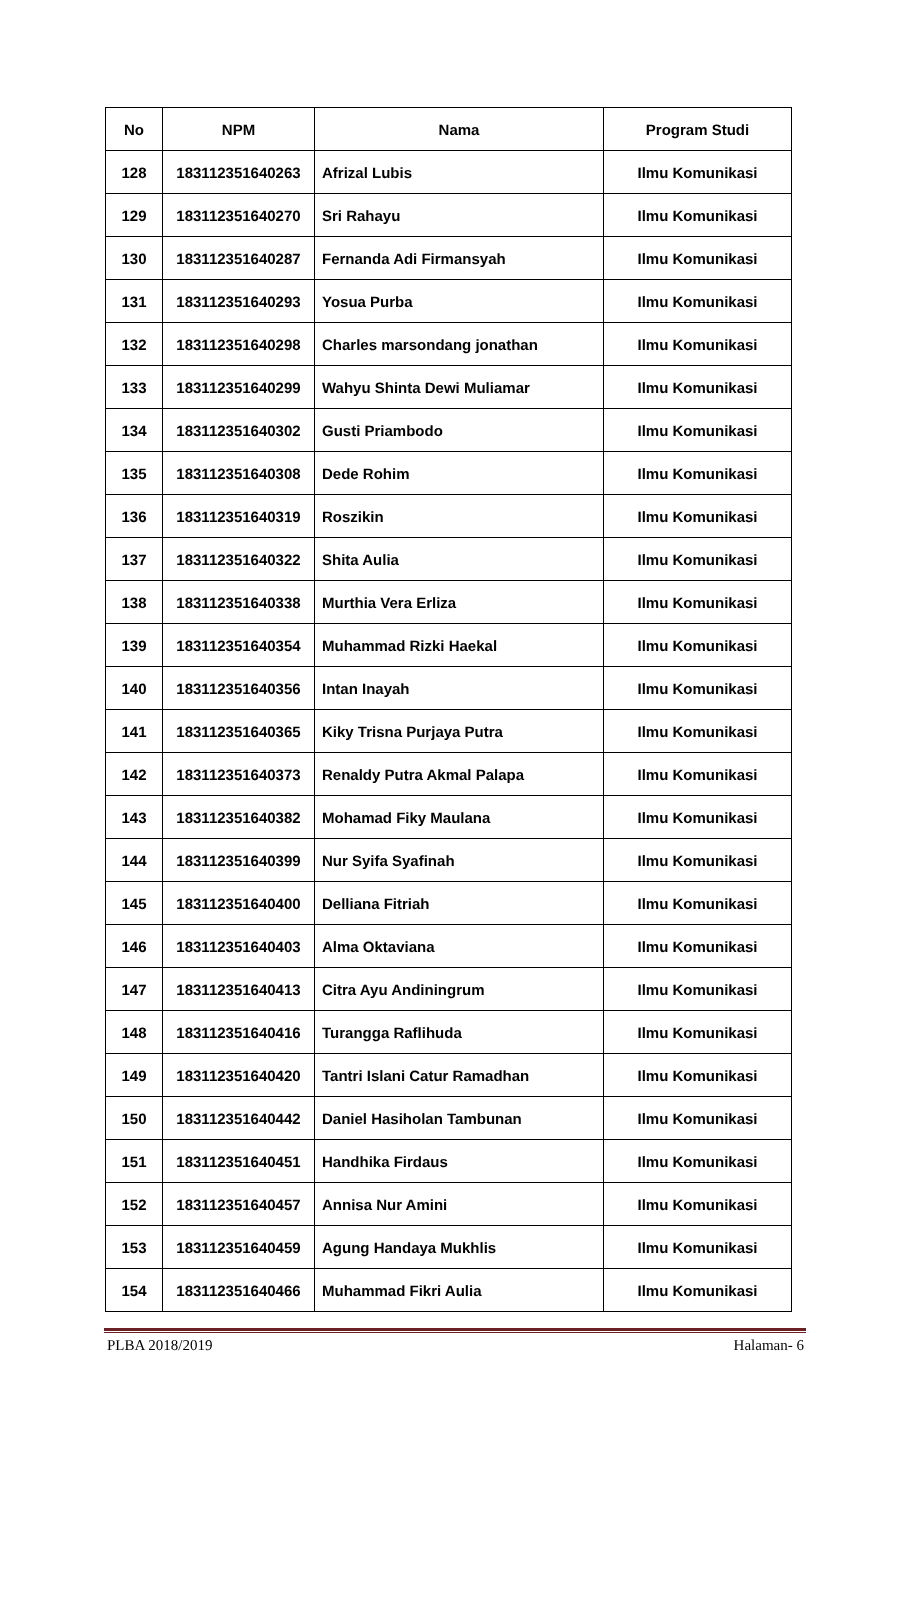| No | NPM | Nama | Program Studi |
| --- | --- | --- | --- |
| 128 | 183112351640263 | Afrizal Lubis | Ilmu Komunikasi |
| 129 | 183112351640270 | Sri Rahayu | Ilmu Komunikasi |
| 130 | 183112351640287 | Fernanda Adi Firmansyah | Ilmu Komunikasi |
| 131 | 183112351640293 | Yosua Purba | Ilmu Komunikasi |
| 132 | 183112351640298 | Charles marsondang jonathan | Ilmu Komunikasi |
| 133 | 183112351640299 | Wahyu Shinta Dewi Muliamar | Ilmu Komunikasi |
| 134 | 183112351640302 | Gusti Priambodo | Ilmu Komunikasi |
| 135 | 183112351640308 | Dede Rohim | Ilmu Komunikasi |
| 136 | 183112351640319 | Roszikin | Ilmu Komunikasi |
| 137 | 183112351640322 | Shita Aulia | Ilmu Komunikasi |
| 138 | 183112351640338 | Murthia Vera Erliza | Ilmu Komunikasi |
| 139 | 183112351640354 | Muhammad Rizki Haekal | Ilmu Komunikasi |
| 140 | 183112351640356 | Intan Inayah | Ilmu Komunikasi |
| 141 | 183112351640365 | Kiky Trisna Purjaya Putra | Ilmu Komunikasi |
| 142 | 183112351640373 | Renaldy Putra Akmal Palapa | Ilmu Komunikasi |
| 143 | 183112351640382 | Mohamad Fiky Maulana | Ilmu Komunikasi |
| 144 | 183112351640399 | Nur Syifa Syafinah | Ilmu Komunikasi |
| 145 | 183112351640400 | Delliana Fitriah | Ilmu Komunikasi |
| 146 | 183112351640403 | Alma Oktaviana | Ilmu Komunikasi |
| 147 | 183112351640413 | Citra Ayu Andiningrum | Ilmu Komunikasi |
| 148 | 183112351640416 | Turangga Raflihuda | Ilmu Komunikasi |
| 149 | 183112351640420 | Tantri Islani Catur Ramadhan | Ilmu Komunikasi |
| 150 | 183112351640442 | Daniel Hasiholan Tambunan | Ilmu Komunikasi |
| 151 | 183112351640451 | Handhika Firdaus | Ilmu Komunikasi |
| 152 | 183112351640457 | Annisa Nur Amini | Ilmu Komunikasi |
| 153 | 183112351640459 | Agung Handaya Mukhlis | Ilmu Komunikasi |
| 154 | 183112351640466 | Muhammad Fikri Aulia | Ilmu Komunikasi |
PLBA 2018/2019 Halaman- 6